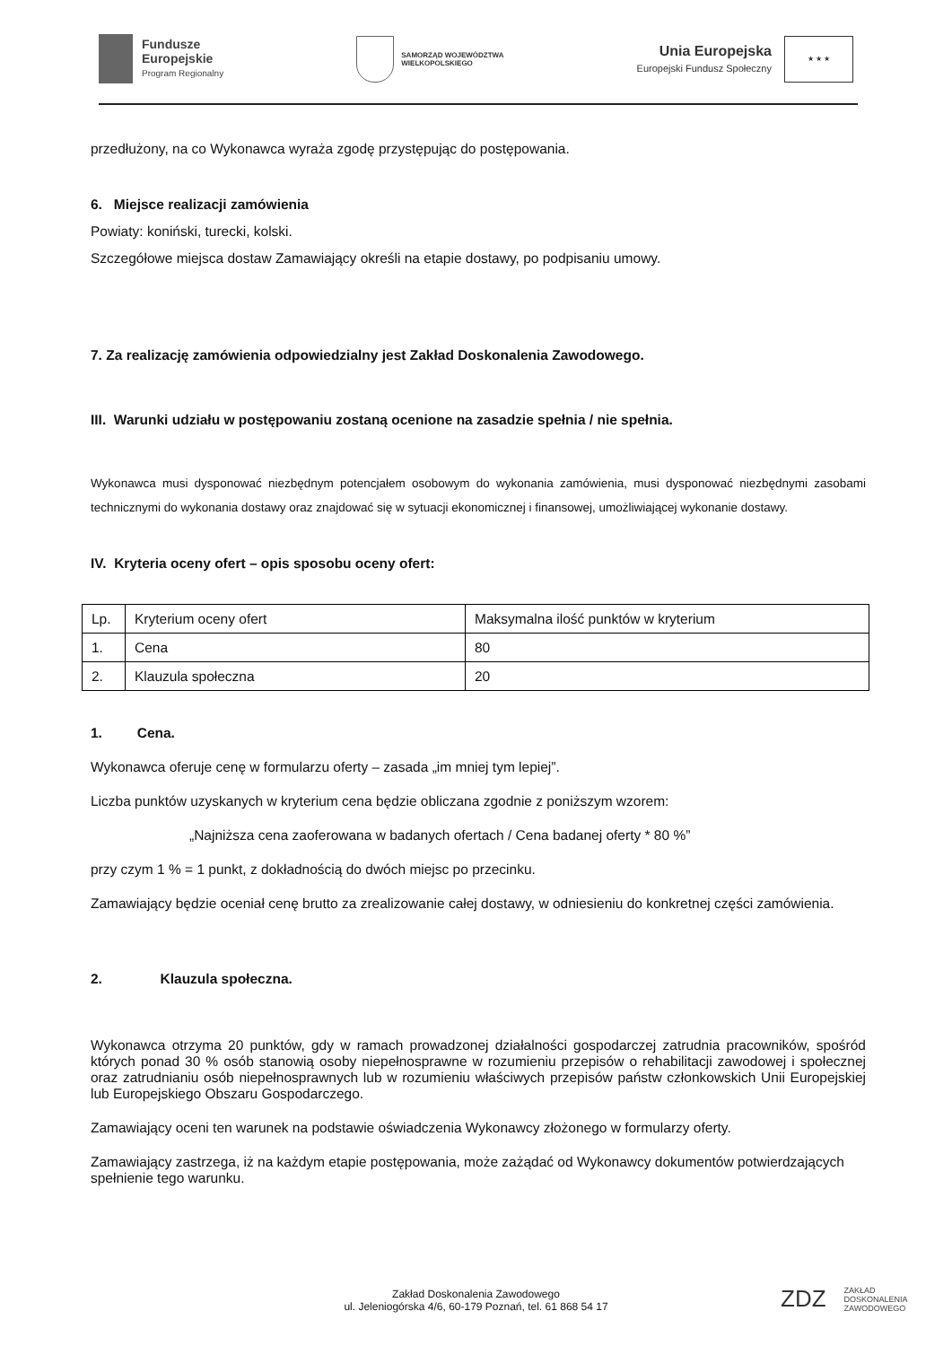Fundusze
Europejskie
Program Regionalny
SAMORZĄD WOJEWÓDZTWA
WIELKOPOLSKIEGO
Unia Europejska
Europejski Fundusz Społeczny
★ ★ ★
przedłużony, na co Wykonawca wyraża zgodę przystępując do postępowania.
6. Miejsce realizacji zamówienia
Powiaty: koniński, turecki, kolski.
Szczegółowe miejsca dostaw Zamawiający określi na etapie dostawy, po podpisaniu umowy.
7. Za realizację zamówienia odpowiedzialny jest Zakład Doskonalenia Zawodowego.
III. Warunki udziału w postępowaniu zostaną ocenione na zasadzie spełnia / nie spełnia.
Wykonawca musi dysponować niezbędnym potencjałem osobowym do wykonania zamówienia, musi dysponować niezbędnymi zasobami technicznymi do wykonania dostawy oraz znajdować się w sytuacji ekonomicznej i finansowej, umożliwiającej wykonanie dostawy.
IV. Kryteria oceny ofert – opis sposobu oceny ofert:
| Lp. | Kryterium oceny ofert | Maksymalna ilość punktów w kryterium |
| 1. | Cena | 80 |
| 2. | Klauzula społeczna | 20 |
1. Cena.
Wykonawca oferuje cenę w formularzu oferty – zasada „im mniej tym lepiej”.
Liczba punktów uzyskanych w kryterium cena będzie obliczana zgodnie z poniższym wzorem:
„Najniższa cena zaoferowana w badanych ofertach / Cena badanej oferty * 80 %”
przy czym 1 % = 1 punkt, z dokładnością do dwóch miejsc po przecinku.
Zamawiający będzie oceniał cenę brutto za zrealizowanie całej dostawy, w odniesieniu do konkretnej części zamówienia.
2. Klauzula społeczna.
Wykonawca otrzyma 20 punktów, gdy w ramach prowadzonej działalności gospodarczej zatrudnia pracowników, spośród których ponad 30 % osób stanowią osoby niepełnosprawne w rozumieniu przepisów o rehabilitacji zawodowej i społecznej oraz zatrudnianiu osób niepełnosprawnych lub w rozumieniu właściwych przepisów państw członkowskich Unii Europejskiej lub Europejskiego Obszaru Gospodarczego.
Zamawiający oceni ten warunek na podstawie oświadczenia Wykonawcy złożonego w formularzy oferty.
Zamawiający zastrzega, iż na każdym etapie postępowania, może zażądać od Wykonawcy dokumentów potwierdzających spełnienie tego warunku.
Zakład Doskonalenia Zawodowego
ul. Jeleniogórska 4/6, 60-179 Poznań, tel. 61 868 54 17
ZDZ ZAKŁAD
DOSKONALENIA
ZAWODOWEGO